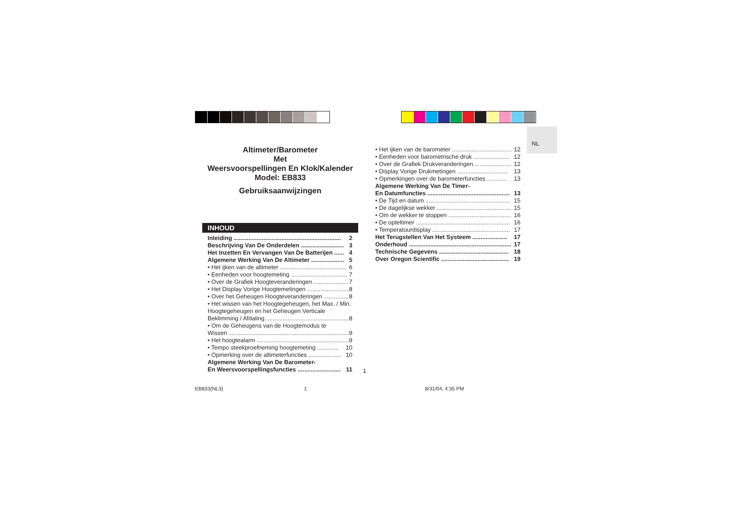NL
Altimeter/Barometer
Met
Weersvoorspellingen En Klok/Kalender
Model: EB833
Gebruiksaanwijzingen
INHOUD
Inleiding ................................................................. 2
Beschrijving Van De Onderdelen .......................... 3
Het Inzetten En Vervangen Van De Batterijen ...... 4
Algemene Werking Van De Altimeter .................... 5
• Het ijken van de altimeter ........................................ 6
• Eenheden voor hoogtemeting .................................. 7
• Over de Grafiek Hoogteveranderingen ...................... 7
• Het Display Vorige Hoogtemetingen ......................... 8
• Over het Geheugen Hoogteveranderingen ............... 8
• Het wissen van het Hoogtegeheugen, het Max. / Min. Hoogtegeheugen en het Geheugen Verticale
Beklimming / Afdaling .................................................. 8
• Om de Geheugens van de Hoogtemodus te
Wissen ......................................................................... 9
• Het hoogtealarm ........................................................ 9
• Tempo steekproefneming hoogtemeting ............. 10
• Opmerking over de altimeterfuncties .................... 10
Algemene Werking Van De Barometer-
En Weersvoorspellingsfuncties .......................... 11
• Het ijken van de barometer .................................... 12
• Eenheden voor barometrische druk ...................... 12
• Over de Grafiek Drukveranderingen ...................... 12
• Display Vorige Drukmetingen ............................... 13
• Opmerkingen over de barometerfuncties ............ 13
Algemene Werking Van De Timer-
En Datumfuncties .................................................. 13
• De Tijd en datum ................................................... 15
• De dagelijkse wekker ............................................. 15
• Om de wekker te stoppen ...................................... 16
• De opteltimer ......................................................... 16
• Temperatuurdisplay ............................................... 17
Het Terugstellen Van Het Systeem ..................... 17
Onderhoud .............................................................. 17
Technische Gegevens .......................................... 18
Over Oregon Scientific ......................................... 19
1
EB833(NL3) 1 8/31/04, 4:35 PM